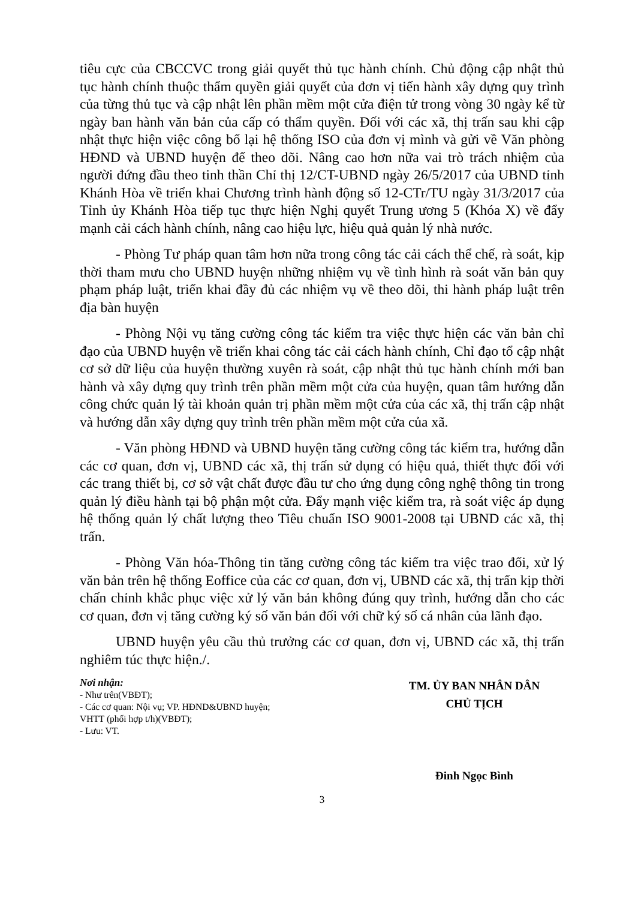tiêu cực của CBCCVC trong giải quyết thủ tục hành chính. Chủ động cập nhật thủ tục hành chính thuộc thẩm quyền giải quyết của đơn vị tiến hành xây dựng quy trình của từng thủ tục và cập nhật lên phần mềm một cửa điện tử trong vòng 30 ngày kể từ ngày ban hành văn bản của cấp có thẩm quyền. Đối với các xã, thị trấn sau khi cập nhật thực hiện việc công bố lại hệ thống ISO của đơn vị mình và gửi về Văn phòng HĐND và UBND huyện để theo dõi. Nâng cao hơn nữa vai trò trách nhiệm của người đứng đầu theo tinh thần Chỉ thị 12/CT-UBND ngày 26/5/2017 của UBND tỉnh Khánh Hòa về triển khai Chương trình hành động số 12-CTr/TU ngày 31/3/2017 của Tỉnh ủy Khánh Hòa tiếp tục thực hiện Nghị quyết Trung ương 5 (Khóa X) về đẩy mạnh cải cách hành chính, nâng cao hiệu lực, hiệu quả quản lý nhà nước.
- Phòng Tư pháp quan tâm hơn nữa trong công tác cải cách thể chế, rà soát, kịp thời tham mưu cho UBND huyện những nhiệm vụ về tình hình rà soát văn bản quy phạm pháp luật, triển khai đầy đủ các nhiệm vụ về theo dõi, thi hành pháp luật trên địa bàn huyện
- Phòng Nội vụ tăng cường công tác kiểm tra việc thực hiện các văn bản chỉ đạo của UBND huyện về triển khai công tác cải cách hành chính, Chỉ đạo tổ cập nhật cơ sở dữ liệu của huyện thường xuyên rà soát, cập nhật thủ tục hành chính mới ban hành và xây dựng quy trình trên phần mềm một cửa của huyện, quan tâm hướng dẫn công chức quản lý tài khoản quản trị phần mềm một cửa của các xã, thị trấn cập nhật và hướng dẫn xây dựng quy trình trên phần mềm một cửa của xã.
- Văn phòng HĐND và UBND huyện tăng cường công tác kiểm tra, hướng dẫn các cơ quan, đơn vị, UBND các xã, thị trấn sử dụng có hiệu quả, thiết thực đối với các trang thiết bị, cơ sở vật chất được đầu tư cho ứng dụng công nghệ thông tin trong quản lý điều hành tại bộ phận một cửa. Đẩy mạnh việc kiểm tra, rà soát việc áp dụng hệ thống quản lý chất lượng theo Tiêu chuẩn ISO 9001-2008 tại UBND các xã, thị trấn.
- Phòng Văn hóa-Thông tin tăng cường công tác kiểm tra việc trao đổi, xử lý văn bản trên hệ thống Eoffice của các cơ quan, đơn vị, UBND các xã, thị trấn kịp thời chấn chỉnh khắc phục việc xử lý văn bản không đúng quy trình, hướng dẫn cho các cơ quan, đơn vị tăng cường ký số văn bản đối với chữ ký số cá nhân của lãnh đạo.
UBND huyện yêu cầu thủ trưởng các cơ quan, đơn vị, UBND các xã, thị trấn nghiêm túc thực hiện./.
Nơi nhận:
- Như trên(VBĐT);
- Các cơ quan: Nội vụ; VP. HĐND&UBND huyện; VHTT (phối hợp t/h)(VBĐT);
- Lưu: VT.
TM. ỦY BAN NHÂN DÂN
CHỦ TỊCH
Đinh Ngọc Bình
3